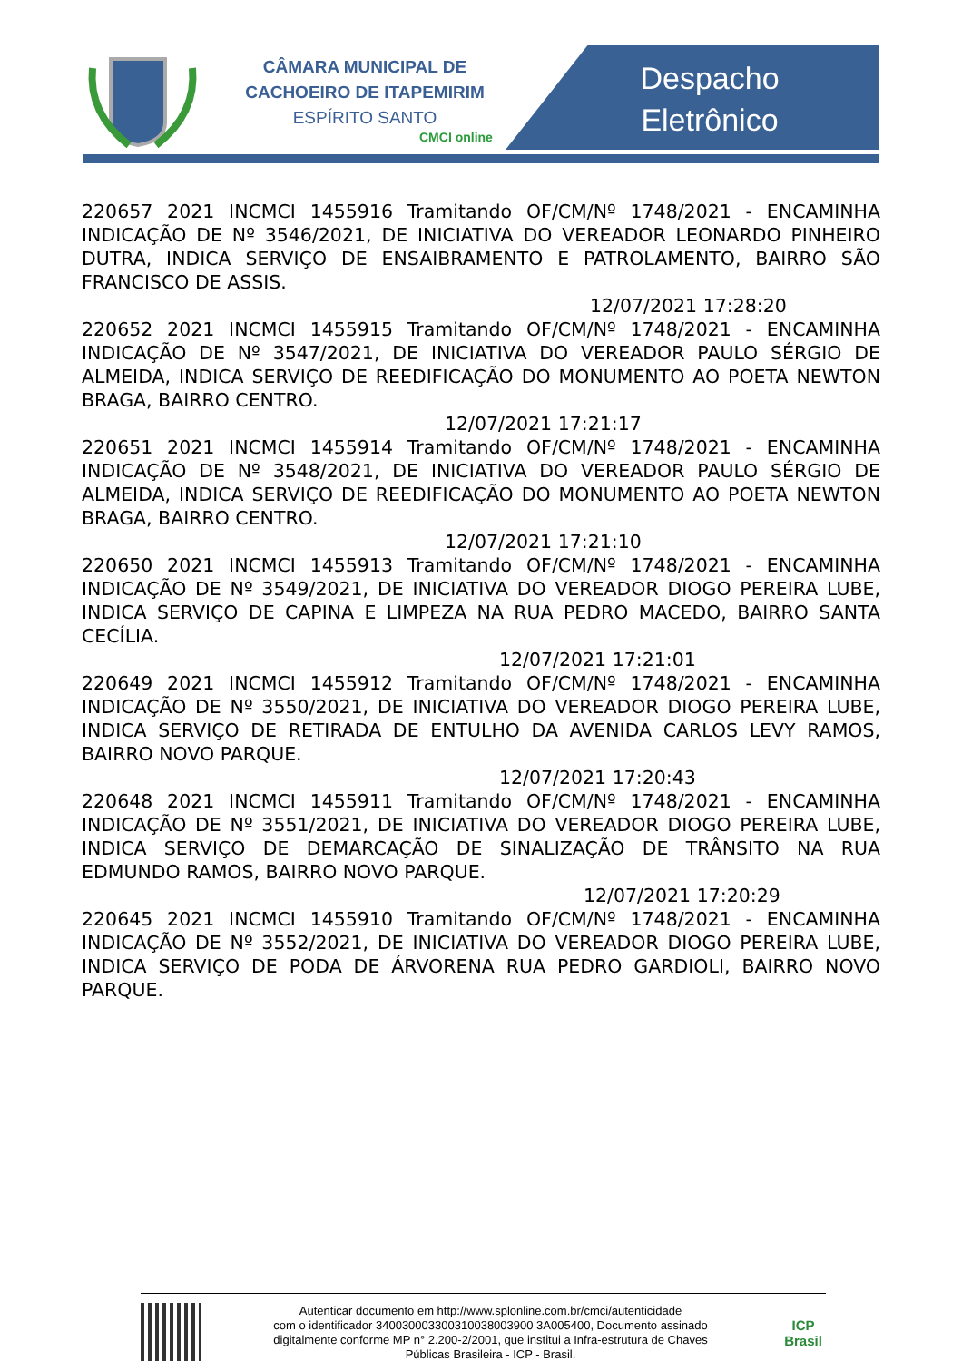CÂMARA MUNICIPAL DE
CACHOEIRO DE ITAPEMIRIM
ESPÍRITO SANTO
CMCI online
Despacho
Eletrônico
220657 2021 INCMCI 1455916 Tramitando OF/CM/Nº 1748/2021 - ENCAMINHA INDICAÇÃO DE Nº 3546/2021, DE INICIATIVA DO VEREADOR LEONARDO PINHEIRO DUTRA, INDICA SERVIÇO DE ENSAIBRAMENTO E PATROLAMENTO, BAIRRO SÃO FRANCISCO DE ASSIS.
12/07/2021 17:28:20
220652 2021 INCMCI 1455915 Tramitando OF/CM/Nº 1748/2021 - ENCAMINHA INDICAÇÃO DE Nº 3547/2021, DE INICIATIVA DO VEREADOR PAULO SÉRGIO DE ALMEIDA, INDICA SERVIÇO DE REEDIFICAÇÃO DO MONUMENTO AO POETA NEWTON BRAGA, BAIRRO CENTRO.
12/07/2021 17:21:17
220651 2021 INCMCI 1455914 Tramitando OF/CM/Nº 1748/2021 - ENCAMINHA INDICAÇÃO DE Nº 3548/2021, DE INICIATIVA DO VEREADOR PAULO SÉRGIO DE ALMEIDA, INDICA SERVIÇO DE REEDIFICAÇÃO DO MONUMENTO AO POETA NEWTON BRAGA, BAIRRO CENTRO.
12/07/2021 17:21:10
220650 2021 INCMCI 1455913 Tramitando OF/CM/Nº 1748/2021 - ENCAMINHA INDICAÇÃO DE Nº 3549/2021, DE INICIATIVA DO VEREADOR DIOGO PEREIRA LUBE, INDICA SERVIÇO DE CAPINA E LIMPEZA NA RUA PEDRO MACEDO, BAIRRO SANTA CECÍLIA.
12/07/2021 17:21:01
220649 2021 INCMCI 1455912 Tramitando OF/CM/Nº 1748/2021 - ENCAMINHA INDICAÇÃO DE Nº 3550/2021, DE INICIATIVA DO VEREADOR DIOGO PEREIRA LUBE, INDICA SERVIÇO DE RETIRADA DE ENTULHO DA AVENIDA CARLOS LEVY RAMOS, BAIRRO NOVO PARQUE.
12/07/2021 17:20:43
220648 2021 INCMCI 1455911 Tramitando OF/CM/Nº 1748/2021 - ENCAMINHA INDICAÇÃO DE Nº 3551/2021, DE INICIATIVA DO VEREADOR DIOGO PEREIRA LUBE, INDICA SERVIÇO DE DEMARCAÇÃO DE SINALIZAÇÃO DE TRÂNSITO NA RUA EDMUNDO RAMOS, BAIRRO NOVO PARQUE.
12/07/2021 17:20:29
220645 2021 INCMCI 1455910 Tramitando OF/CM/Nº 1748/2021 - ENCAMINHA INDICAÇÃO DE Nº 3552/2021, DE INICIATIVA DO VEREADOR DIOGO PEREIRA LUBE, INDICA SERVIÇO DE PODA DE ÁRVORENA RUA PEDRO GARDIOLI, BAIRRO NOVO PARQUE.
Autenticar documento em http://www.splonline.com.br/cmci/autenticidade
com o identificador 340030003300310038003900 3A005400, Documento assinado
digitalmente conforme MP n° 2.200-2/2001, que institui a Infra-estrutura de Chaves
Públicas Brasileira - ICP - Brasil.
ICP
Brasil